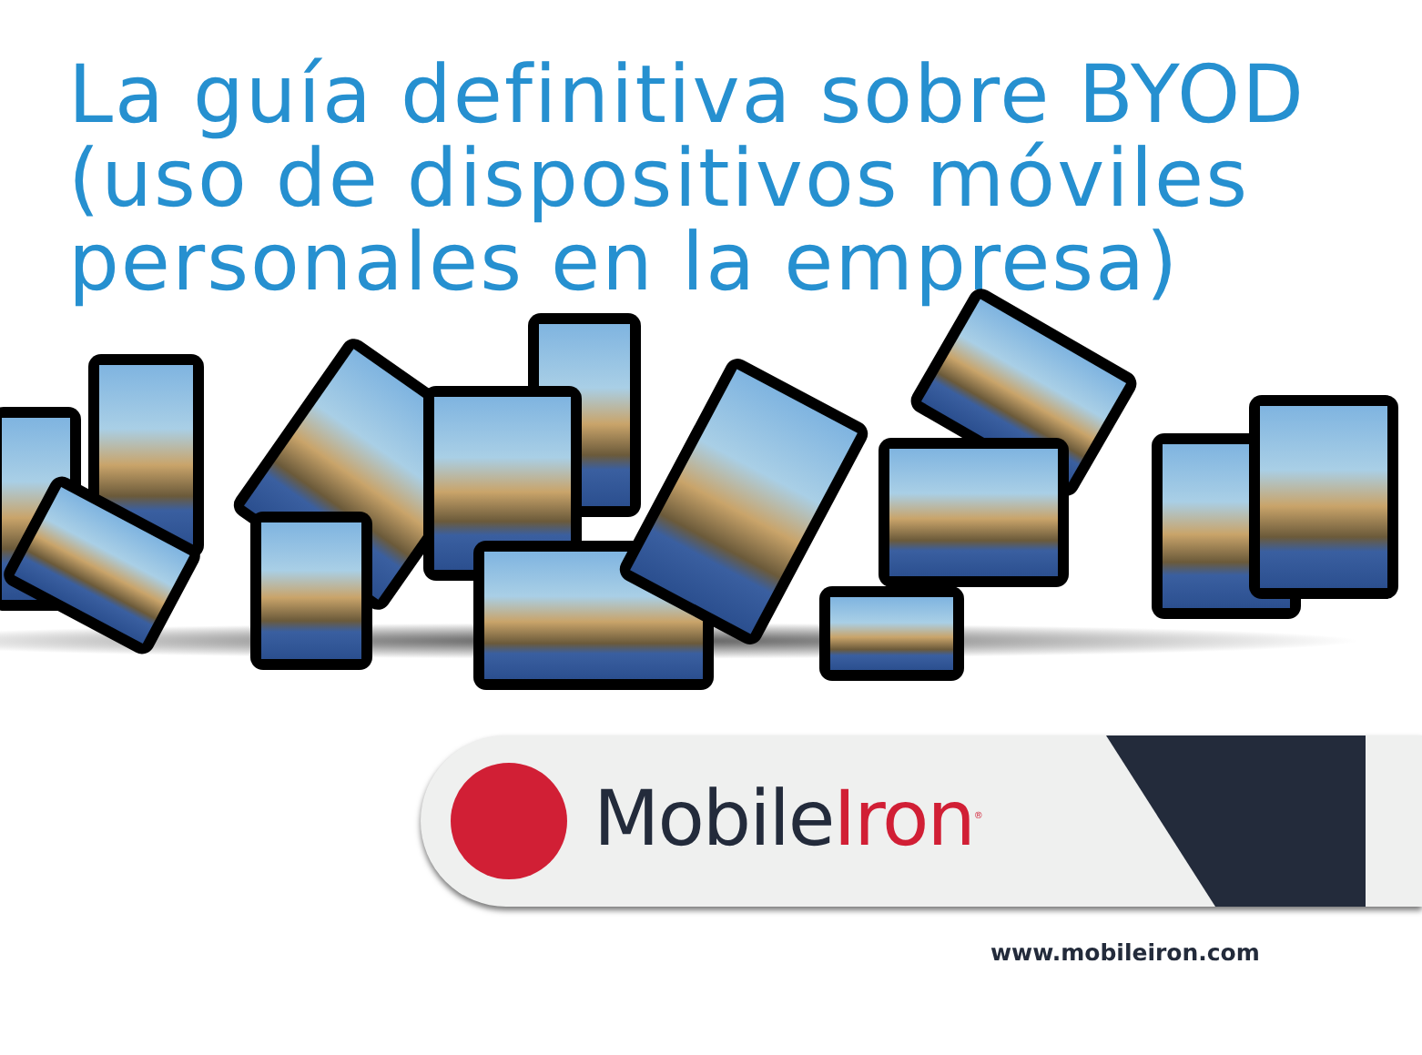La guía definitiva sobre BYOD (uso de dispositivos móviles personales en la empresa)
MobileIron<sup>®</sup>
www.mobileiron.com